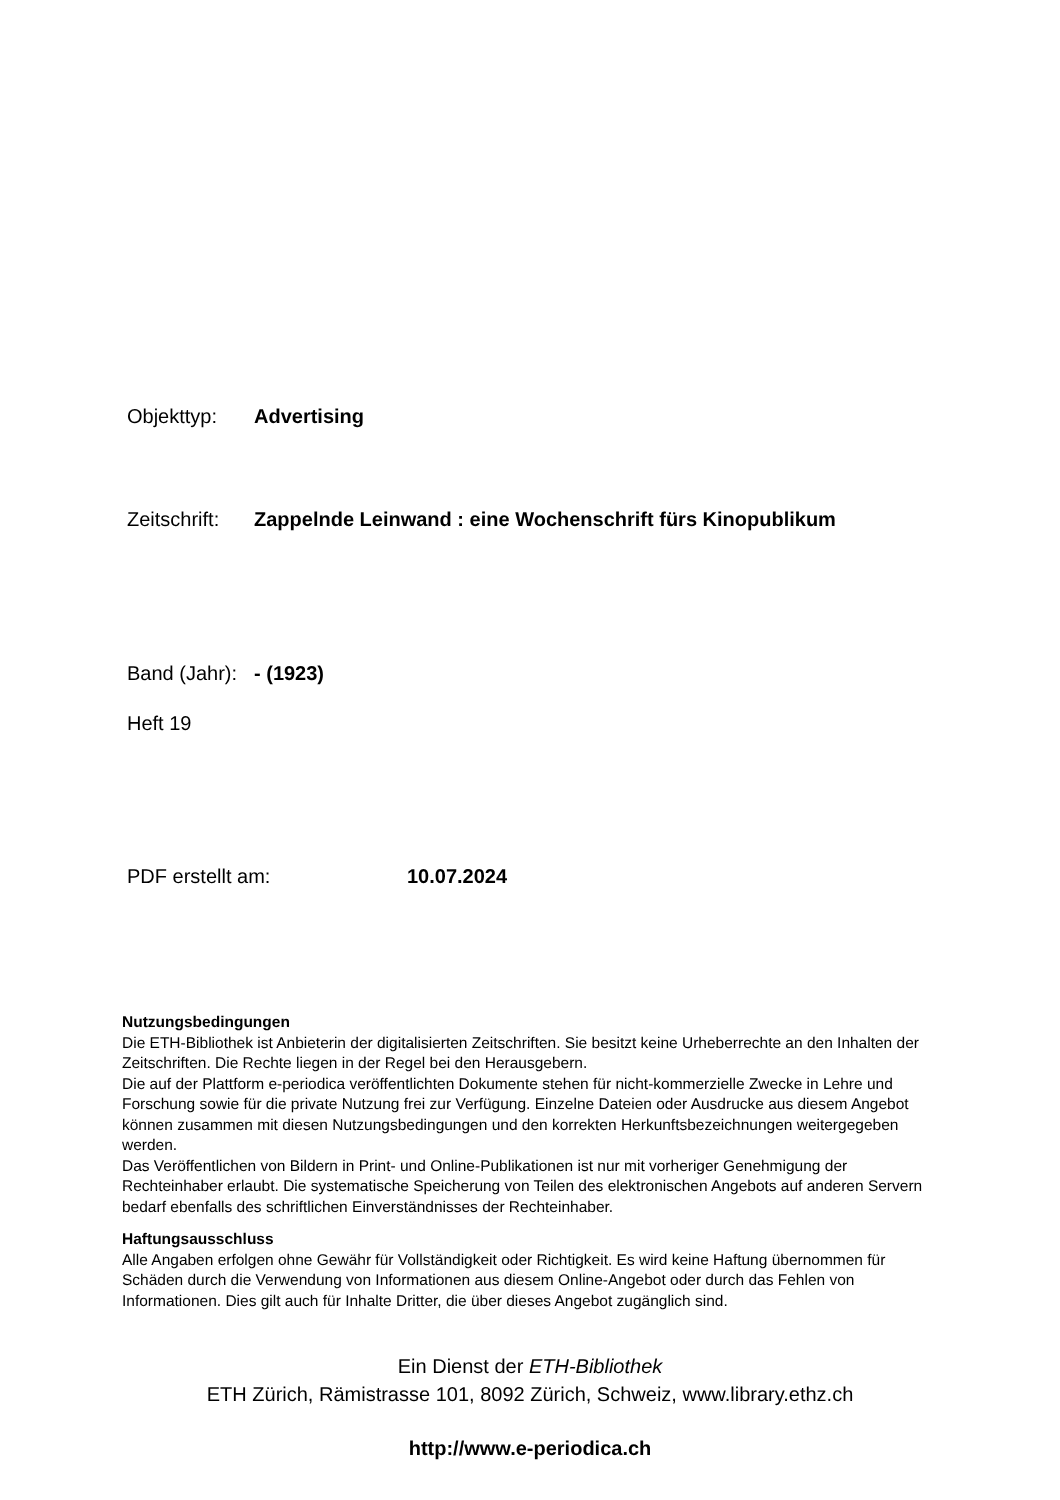Objekttyp: Advertising
Zeitschrift: Zappelnde Leinwand : eine Wochenschrift fürs Kinopublikum
Band (Jahr): - (1923)
Heft 19
PDF erstellt am: 10.07.2024
Nutzungsbedingungen
Die ETH-Bibliothek ist Anbieterin der digitalisierten Zeitschriften. Sie besitzt keine Urheberrechte an den Inhalten der Zeitschriften. Die Rechte liegen in der Regel bei den Herausgebern.
Die auf der Plattform e-periodica veröffentlichten Dokumente stehen für nicht-kommerzielle Zwecke in Lehre und Forschung sowie für die private Nutzung frei zur Verfügung. Einzelne Dateien oder Ausdrucke aus diesem Angebot können zusammen mit diesen Nutzungsbedingungen und den korrekten Herkunftsbezeichnungen weitergegeben werden.
Das Veröffentlichen von Bildern in Print- und Online-Publikationen ist nur mit vorheriger Genehmigung der Rechteinhaber erlaubt. Die systematische Speicherung von Teilen des elektronischen Angebots auf anderen Servern bedarf ebenfalls des schriftlichen Einverständnisses der Rechteinhaber.
Haftungsausschluss
Alle Angaben erfolgen ohne Gewähr für Vollständigkeit oder Richtigkeit. Es wird keine Haftung übernommen für Schäden durch die Verwendung von Informationen aus diesem Online-Angebot oder durch das Fehlen von Informationen. Dies gilt auch für Inhalte Dritter, die über dieses Angebot zugänglich sind.
Ein Dienst der ETH-Bibliothek
ETH Zürich, Rämistrasse 101, 8092 Zürich, Schweiz, www.library.ethz.ch
http://www.e-periodica.ch